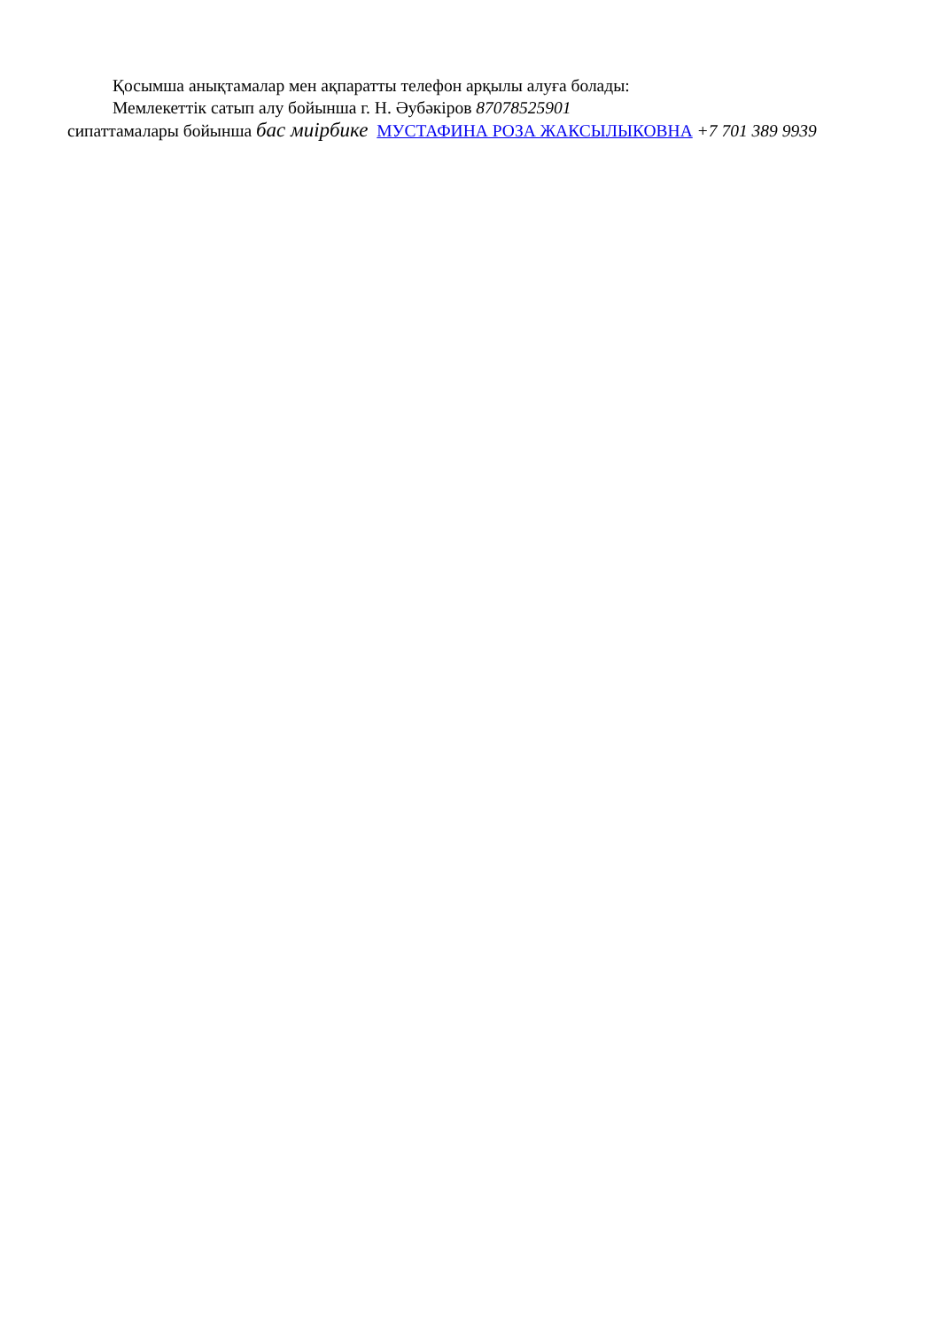Қосымша анықтамалар мен ақпаратты телефон арқылы алуға болады:
Мемлекеттік сатып алу бойынша г. Н. Әубәкіров 87078525901
сипаттамалары бойынша бас миірбике МУСТАФИНА РОЗА ЖАКСЫЛЫКОВНА +7 701 389 9939